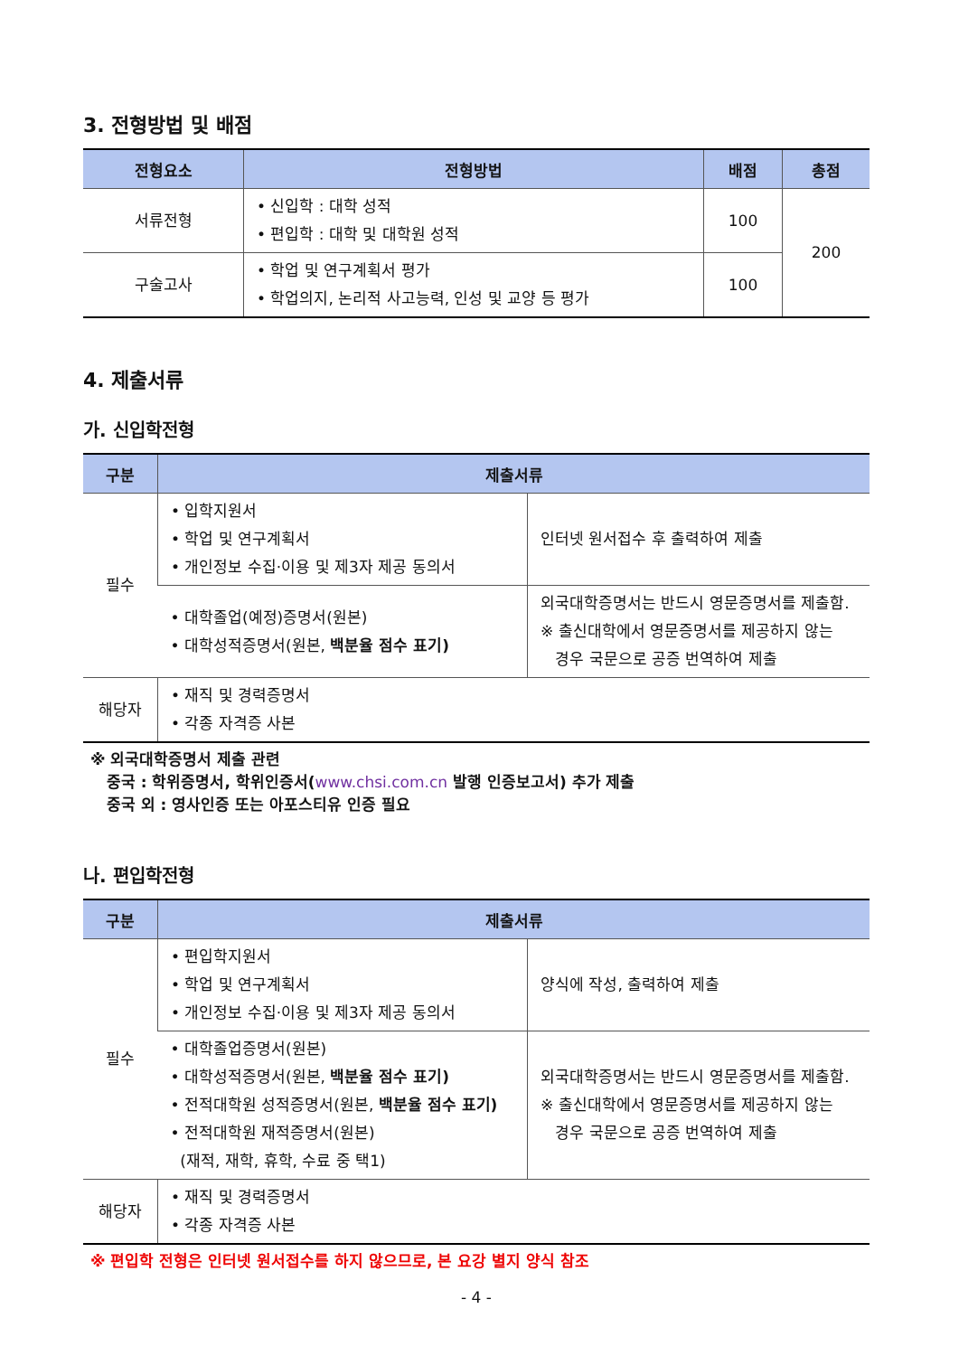3. 전형방법 및 배점
| 전형요소 | 전형방법 | 배점 | 총점 |
| --- | --- | --- | --- |
| 서류전형 | • 신입학 : 대학 성적 • 편입학 : 대학 및 대학원 성적 | 100 | 200 |
| 구술고사 | • 학업 및 연구계획서 평가 • 학업의지, 논리적 사고능력, 인성 및 교양 등 평가 | 100 | |
4. 제출서류
가. 신입학전형
| 구분 | 제출서류 | |
| --- | --- | --- |
| 필수 | • 입학지원서 • 학업 및 연구계획서 • 개인정보 수집·이용 및 제3자 제공 동의서 | 인터넷 원서접수 후 출력하여 제출 |
| | • 대학졸업(예정)증명서(원본) • 대학성적증명서(원본, 백분율 점수 표기) | 외국대학증명서는 반드시 영문증명서를 제출함. ※ 출신대학에서 영문증명서를 제공하지 않는 경우 국문으로 공증 번역하여 제출 |
| 해당자 | • 재직 및 경력증명서 • 각종 자격증 사본 | |
※ 외국대학증명서 제출 관련
중국 : 학위증명서, 학위인증서(www.chsi.com.cn 발행 인증보고서) 추가 제출
중국 외 : 영사인증 또는 아포스티유 인증 필요
나. 편입학전형
| 구분 | 제출서류 | |
| --- | --- | --- |
| 필수 | • 편입학지원서 • 학업 및 연구계획서 • 개인정보 수집·이용 및 제3자 제공 동의서 | 양식에 작성, 출력하여 제출 |
| | • 대학졸업증명서(원본) • 대학성적증명서(원본, 백분율 점수 표기) • 전적대학원 성적증명서(원본, 백분율 점수 표기) • 전적대학원 재적증명서(원본) (재적, 재학, 휴학, 수료 중 택1) | 외국대학증명서는 반드시 영문증명서를 제출함. ※ 출신대학에서 영문증명서를 제공하지 않는 경우 국문으로 공증 번역하여 제출 |
| 해당자 | • 재직 및 경력증명서 • 각종 자격증 사본 | |
※ 편입학 전형은 인터넷 원서접수를 하지 않으므로, 본 요강 별지 양식 참조
- 4 -